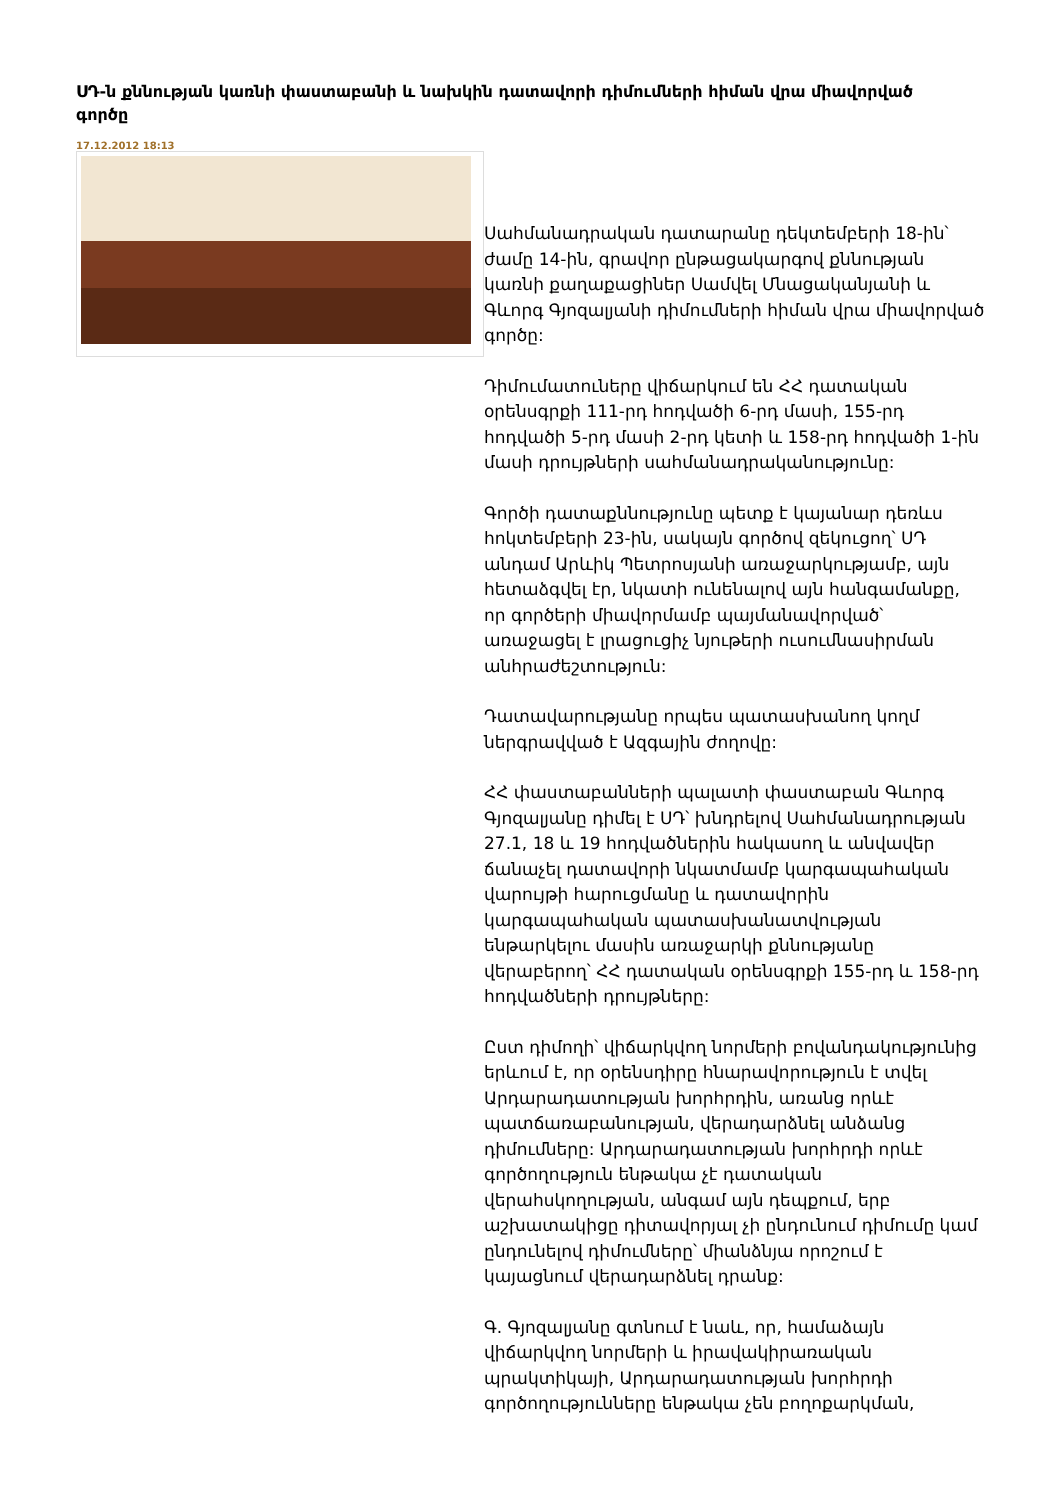ՍԴ-ն քննության կառնի փաստաբանի և նախկին դատավորի դիմումների հիման վրա միավորված գործը
17.12.2012 18:13
Սահմանադրական դատարանը դեկտեմբերի 18-ին՝ ժամը 14-ին, գրավոր ընթացակարգով քննության կառնի քաղաքացիներ Սամվել Մնացականյանի և Գևորգ Գյոզալյանի դիմումների հիման վրա միավորված գործը:
Դիմումատուները վիճարկում են ՀՀ դատական օրենսգրքի 111-րդ հոդվածի 6-րդ մասի, 155-րդ հոդվածի 5-րդ մասի 2-րդ կետի և 158-րդ հոդվածի 1-ին մասի դրույթների սահմանադրականությունը:
Գործի դատաքննությունը պետք է կայանար դեռևս հոկտեմբերի 23-ին, սակայն գործով զեկուցող՝ ՍԴ անդամ Արևիկ Պետրոսյանի առաջարկությամբ, այն հետաձգվել էր, նկատի ունենալով այն հանգամանքը, որ գործերի միավորմամբ պայմանավորված՝ առաջացել է լրացուցիչ նյութերի ուսումնասիրման անհրաժեշտություն:
Դատավարությանը որպես պատասխանող կողմ ներգրավված է Ազգային ժողովը:
ՀՀ փաստաբանների պալատի փաստաբան Գևորգ Գյոզալյանը դիմել է ՍԴ՝ խնդրելով Սահմանադրության 27.1, 18 և 19 հոդվածներին հակասող և անվավեր ճանաչել դատավորի նկատմամբ կարգապահական վարույթի հարուցմանը և դատավորին կարգապահական պատասխանատվության ենթարկելու մասին առաջարկի քննությանը վերաբերող՝ ՀՀ դատական օրենսգրքի 155-րդ և 158-րդ հոդվածների դրույթները:
Ըստ դիմողի՝ վիճարկվող նորմերի բովանդակությունից երևում է, որ օրենսդիրը հնարավորություն է տվել Արդարադատության խորհրդին, առանց որևէ պատճառաբանության, վերադարձնել անձանց դիմումները: Արդարադատության խորհրդի որևէ գործողություն ենթակա չէ դատական վերահսկողության, անգամ այն դեպքում, երբ աշխատակիցը դիտավորյալ չի ընդունում դիմումը կամ ընդունելով դիմումները՝ միանձնյա որոշում է կայացնում վերադարձնել դրանք:
Գ. Գյոզալյանը գտնում է նաև, որ, համաձայն վիճարկվող նորմերի և իրավակիրառական պրակտիկայի, Արդարադատության խորհրդի գործողությունները ենթակա չեն բողոքարկման,